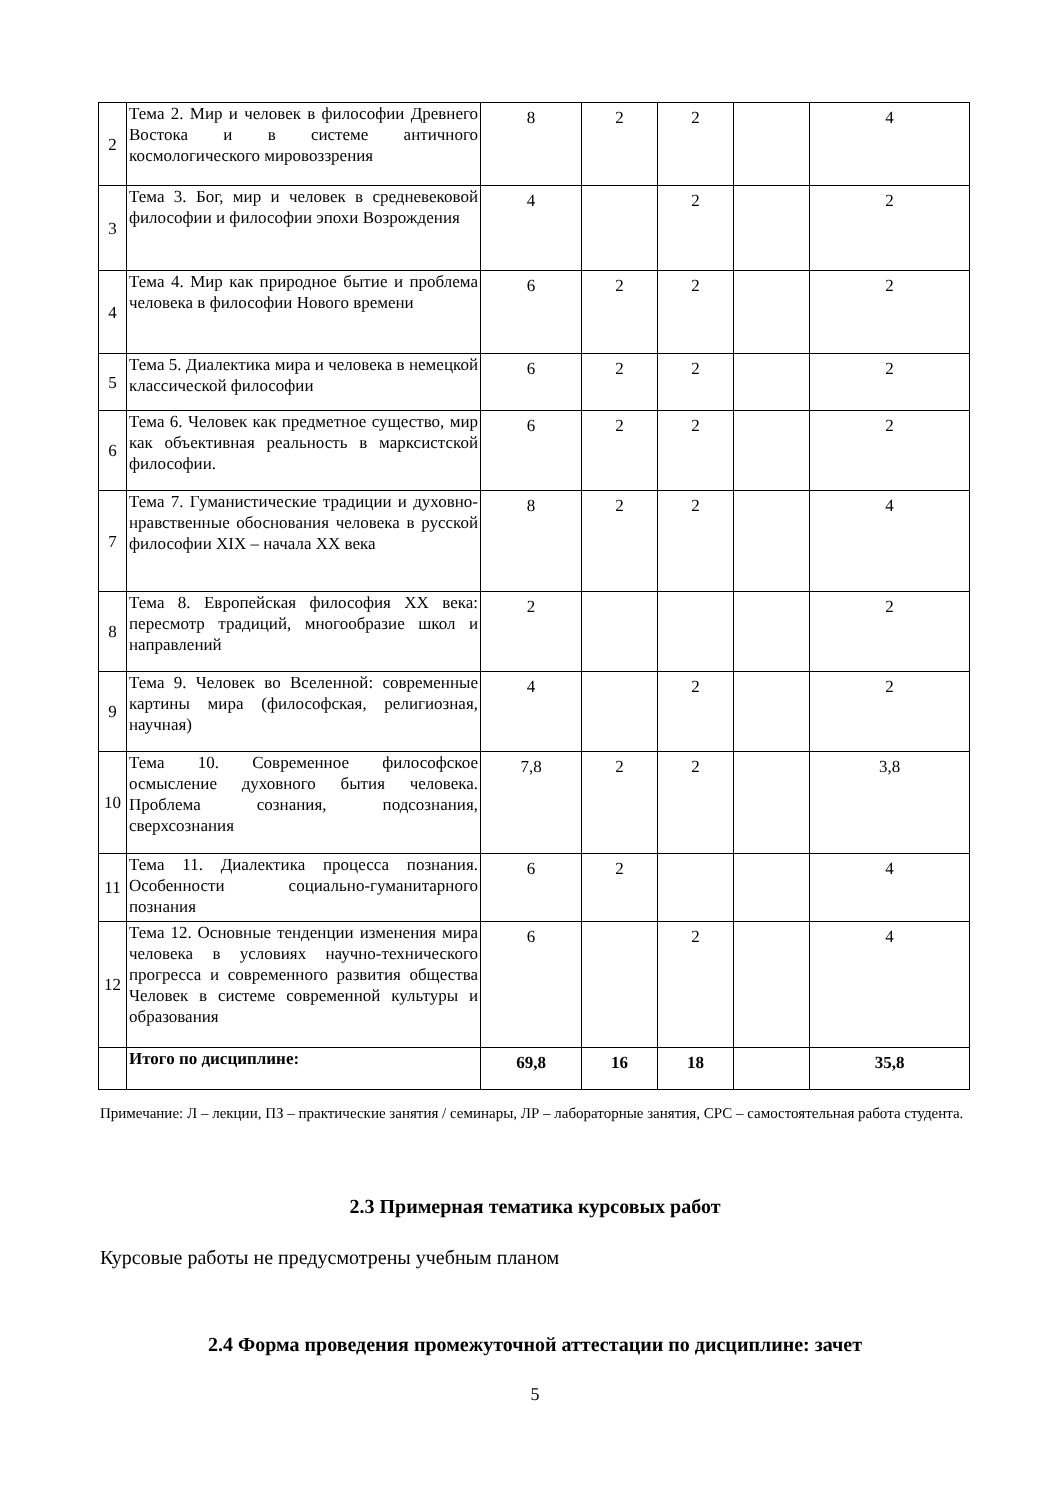| 2 | Тема 2. Мир и человек в философии Древнего Востока и в системе античного космологического мировоззрения | 8 | 2 | 2 | | 4 |
| 3 | Тема 3. Бог, мир и человек в средневековой философии и философии эпохи Возрождения | 4 | | 2 | | 2 |
| 4 | Тема 4. Мир как природное бытие и проблема человека в философии Нового времени | 6 | 2 | 2 | | 2 |
| 5 | Тема 5. Диалектика мира и человека в немецкой классической философии | 6 | 2 | 2 | | 2 |
| 6 | Тема 6. Человек как предметное существо, мир как объективная реальность в марксистской философии. | 6 | 2 | 2 | | 2 |
| 7 | Тема 7. Гуманистические традиции и духовно-нравственные обоснования человека в русской философии XIX – начала XX века | 8 | 2 | 2 | | 4 |
| 8 | Тема 8. Европейская философия XX века: пересмотр традиций, многообразие школ и направлений | 2 | | | | 2 |
| 9 | Тема 9. Человек во Вселенной: современные картины мира (философская, религиозная, научная) | 4 | | 2 | | 2 |
| 10 | Тема 10. Современное философское осмысление духовного бытия человека. Проблема сознания, подсознания, сверхсознания | 7,8 | 2 | 2 | | 3,8 |
| 11 | Тема 11. Диалектика процесса познания. Особенности социально-гуманитарного познания | 6 | 2 | | | 4 |
| 12 | Тема 12. Основные тенденции изменения мира человека в условиях научно-технического прогресса и современного развития общества Человек в системе современной культуры и образования | 6 | | 2 | | 4 |
| | Итого по дисциплине: | 69,8 | 16 | 18 | | 35,8 |
Примечание: Л – лекции, ПЗ – практические занятия / семинары, ЛР – лабораторные занятия, СРС – самостоятельная работа студента.
2.3 Примерная тематика курсовых работ
Курсовые работы не предусмотрены учебным планом
2.4 Форма проведения промежуточной аттестации по дисциплине: зачет
5